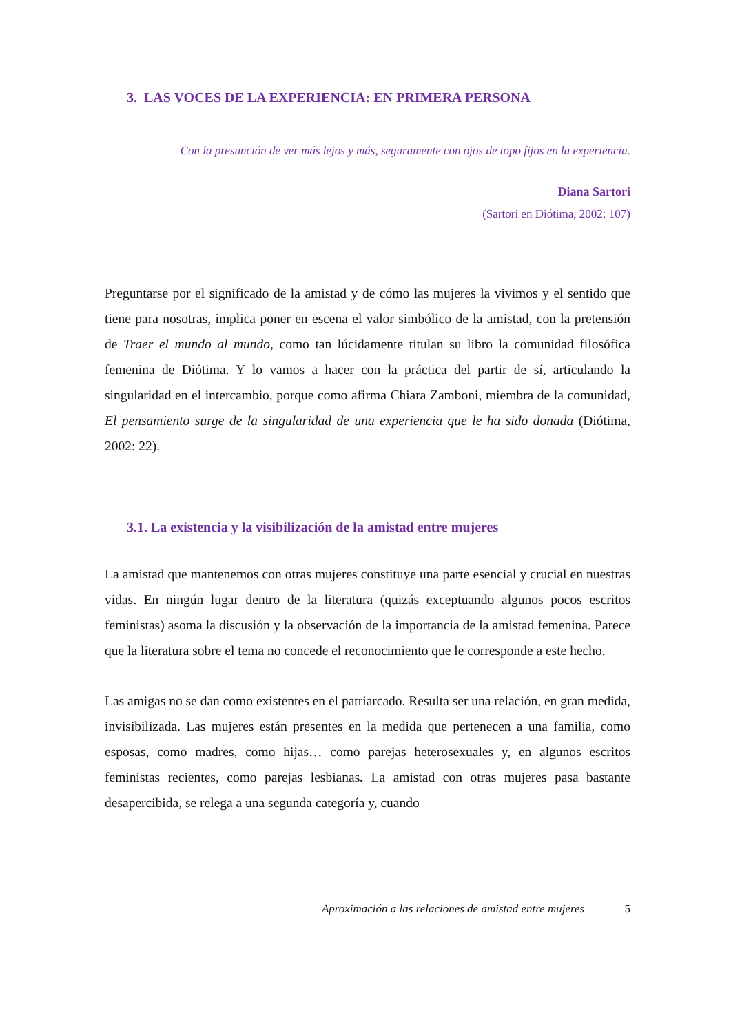3. LAS VOCES DE LA EXPERIENCIA: EN PRIMERA PERSONA
Con la presunción de ver más lejos y más, seguramente con ojos de topo fijos en la experiencia.
Diana Sartori
(Sartori en Diótima, 2002: 107)
Preguntarse por el significado de la amistad y de cómo las mujeres la vivimos y el sentido que tiene para nosotras, implica poner en escena el valor simbólico de la amistad, con la pretensión de Traer el mundo al mundo, como tan lúcidamente titulan su libro la comunidad filosófica femenina de Diótima. Y lo vamos a hacer con la práctica del partir de sí, articulando la singularidad en el intercambio, porque como afirma Chiara Zamboni, miembra de la comunidad, El pensamiento surge de la singularidad de una experiencia que le ha sido donada (Diótima, 2002: 22).
3.1. La existencia y la visibilización de la amistad entre mujeres
La amistad que mantenemos con otras mujeres constituye una parte esencial y crucial en nuestras vidas. En ningún lugar dentro de la literatura (quizás exceptuando algunos pocos escritos feministas) asoma la discusión y la observación de la importancia de la amistad femenina. Parece que la literatura sobre el tema no concede el reconocimiento que le corresponde a este hecho.
Las amigas no se dan como existentes en el patriarcado. Resulta ser una relación, en gran medida, invisibilizada. Las mujeres están presentes en la medida que pertenecen a una familia, como esposas, como madres, como hijas… como parejas heterosexuales y, en algunos escritos feministas recientes, como parejas lesbianas. La amistad con otras mujeres pasa bastante desapercibida, se relega a una segunda categoría y, cuando
Aproximación a las relaciones de amistad entre mujeres 5